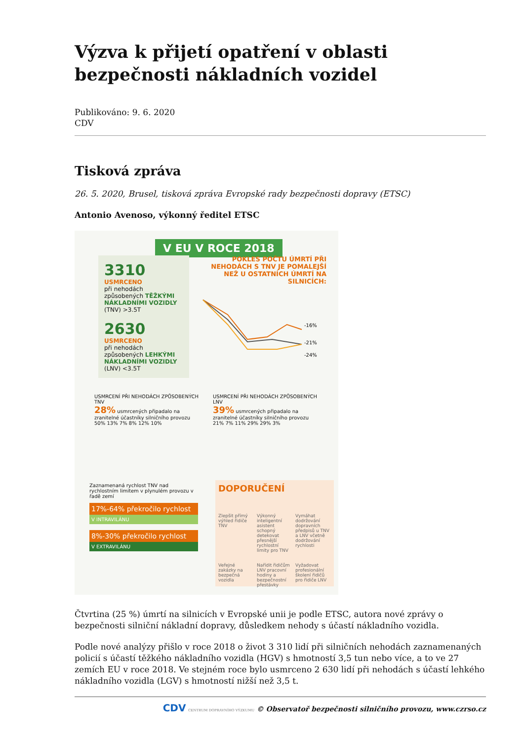Výzva k přijetí opatření v oblasti bezpečnosti nákladních vozidel
Publikováno: 9. 6. 2020
CDV
Tisková zpráva
26. 5. 2020, Brusel, tisková zpráva Evropské rady bezpečnosti dopravy (ETSC)
Antonio Avenoso, výkonný ředitel ETSC
V EU V ROCE 2018
3310
USMRCENO
při nehodách způsobených TĚŽKÝMI NÁKLADNÍMI VOZIDLY (TNV) >3.5T
2630
USMRCENO
při nehodách způsobených LEHKÝMI NÁKLADNÍMI VOZIDLY (LNV) <3.5T
POKLES POČTU ÚMRTÍ PŘI NEHODÁCH S TNV JE POMALEJŠÍ NEŽ U OSTATNÍCH ÚMRTÍ NA SILNICÍCH:
-16%
-21%
-24%
USMRCENÍ PŘI NEHODÁCH ZPŮSOBENÝCH TNV
28% usmrcených připadalo na zranitelné účastníky silničního provozu
50% 13% 7% 8% 12% 10%
USMRCENÍ PŘI NEHODÁCH ZPŮSOBENÝCH LNV
39% usmrcených připadalo na zranitelné účastníky silničního provozu
21% 7% 11% 29% 29% 3%
Zaznamenaná rychlost TNV nad rychlostním limitem v plynulém provozu v řadě zemí
17%-64% překročilo rychlost
V INTRAVILÁNU
8%-30% překročilo rychlost
V EXTRAVILÁNU
DOPORUČENÍ
Zlepšit přímý výhled řidiče TNV
Výkonný inteligentní asistent schopný detekovat přesnější rychlostní limity pro TNV
Vymáhat dodržování dopravních předpisů u TNV a LNV včetně dodržování rychlosti
Veřejné zakázky na bezpečná vozidla
Nařídit řidičům LNV pracovní hodiny a bezpečnostní přestávky
Vyžadovat profesionální školení řidičů pro řidiče LNV
Čtvrtina (25 %) úmrtí na silnicích v Evropské unii je podle ETSC, autora nové zprávy o bezpečnosti silniční nákladní dopravy, důsledkem nehody s účastí nákladního vozidla.
Podle nové analýzy přišlo v roce 2018 o život 3 310 lidí při silničních nehodách zaznamenaných policií s účastí těžkého nákladního vozidla (HGV) s hmotností 3,5 tun nebo více, a to ve 27 zemích EU v roce 2018. Ve stejném roce bylo usmrceno 2 630 lidí při nehodách s účastí lehkého nákladního vozidla (LGV) s hmotností nižší než 3,5 t.
CDV CENTRUM DOPRAVNÍHO VÝZKUMU © Observatoř bezpečnosti silničního provozu, www.czrso.cz